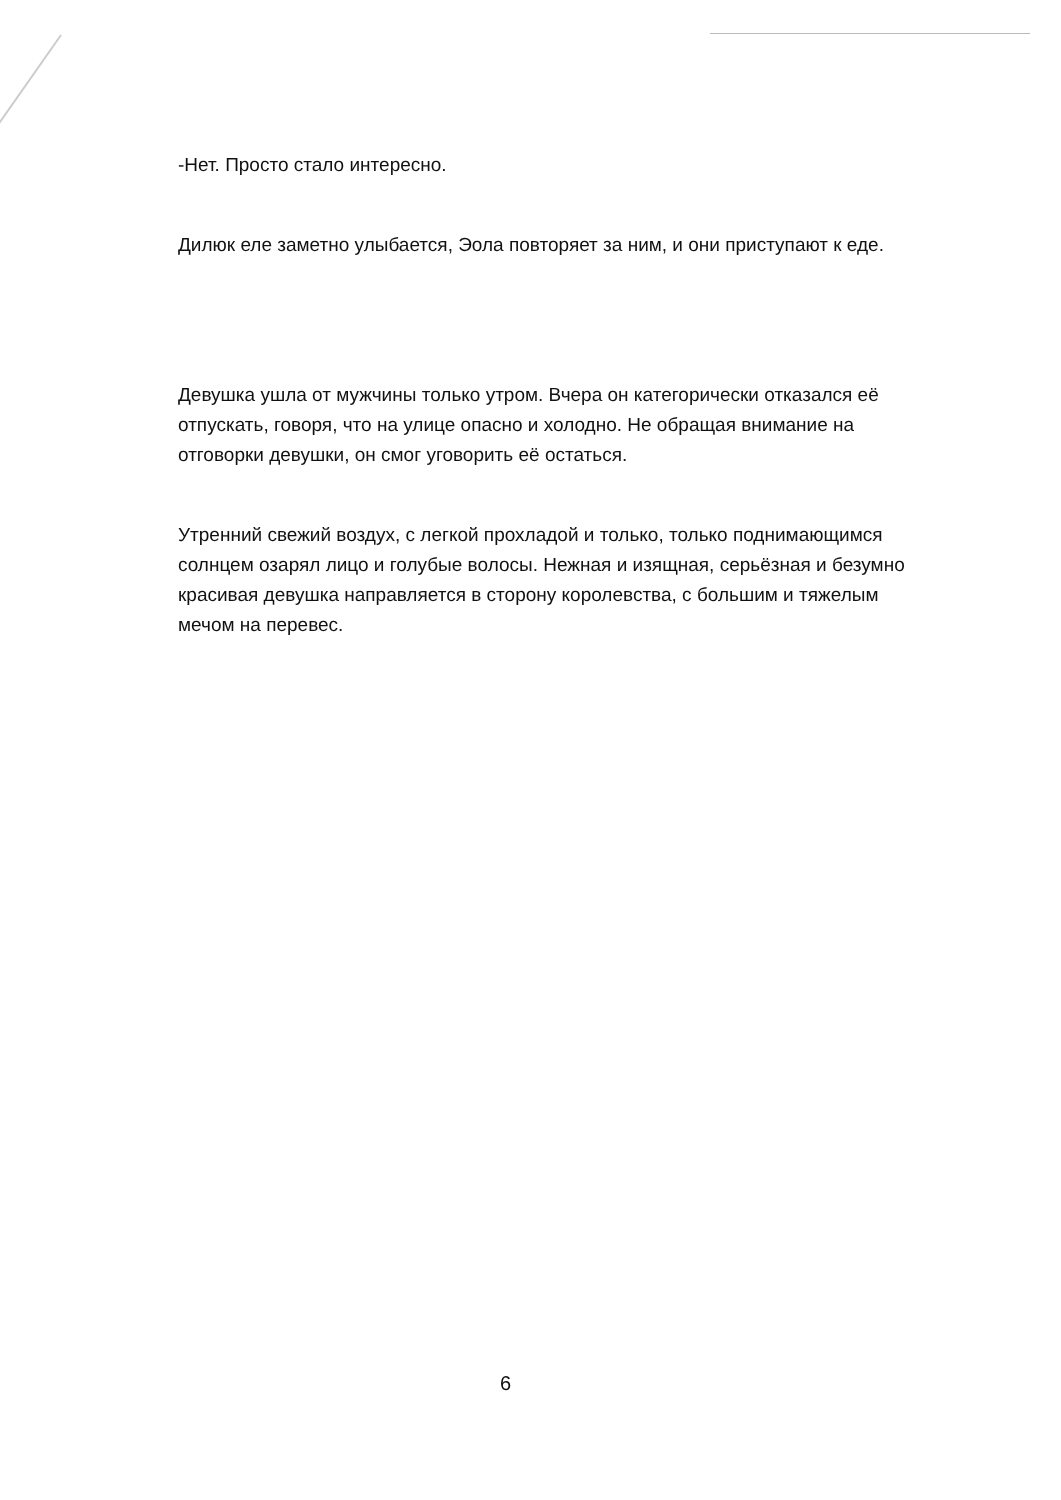-Нет. Просто стало интересно.
Дилюк еле заметно улыбается, Эола повторяет за ним, и они приступают к еде.
Девушка ушла от мужчины только утром. Вчера он категорически отказался её отпускать, говоря, что на улице опасно и холодно. Не обращая внимание на отговорки девушки, он смог уговорить её остаться.
Утренний свежий воздух, с легкой прохладой и только, только поднимающимся солнцем озарял лицо и голубые волосы. Нежная и изящная, серьёзная и безумно красивая девушка направляется в сторону королевства, с большим и тяжелым мечом на перевес.
6